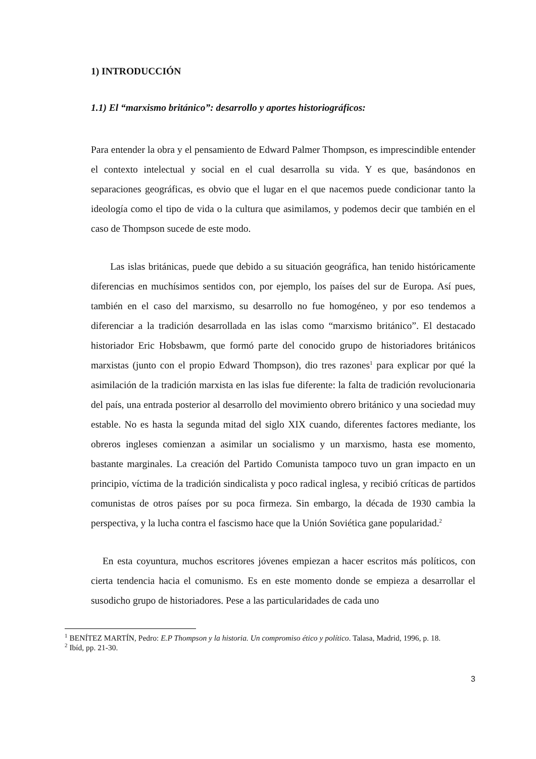1) INTRODUCCIÓN
1.1) El “marxismo británico”: desarrollo y aportes historiográficos:
Para entender la obra y el pensamiento de Edward Palmer Thompson, es imprescindible entender el contexto intelectual y social en el cual desarrolla su vida. Y es que, basándonos en separaciones geográficas, es obvio que el lugar en el que nacemos puede condicionar tanto la ideología como el tipo de vida o la cultura que asimilamos, y podemos decir que también en el caso de Thompson sucede de este modo.
Las islas británicas, puede que debido a su situación geográfica, han tenido históricamente diferencias en muchísimos sentidos con, por ejemplo, los países del sur de Europa. Así pues, también en el caso del marxismo, su desarrollo no fue homogéneo, y por eso tendemos a diferenciar a la tradición desarrollada en las islas como “marxismo británico”. El destacado historiador Eric Hobsbawm, que formó parte del conocido grupo de historiadores británicos marxistas (junto con el propio Edward Thompson), dio tres razones<sup>1</sup> para explicar por qué la asimilación de la tradición marxista en las islas fue diferente: la falta de tradición revolucionaria del país, una entrada posterior al desarrollo del movimiento obrero británico y una sociedad muy estable. No es hasta la segunda mitad del siglo XIX cuando, diferentes factores mediante, los obreros ingleses comienzan a asimilar un socialismo y un marxismo, hasta ese momento, bastante marginales. La creación del Partido Comunista tampoco tuvo un gran impacto en un principio, víctima de la tradición sindicalista y poco radical inglesa, y recibió críticas de partidos comunistas de otros países por su poca firmeza. Sin embargo, la década de 1930 cambia la perspectiva, y la lucha contra el fascismo hace que la Unión Soviética gane popularidad.<sup>2</sup>
En esta coyuntura, muchos escritores jóvenes empiezan a hacer escritos más políticos, con cierta tendencia hacia el comunismo. Es en este momento donde se empieza a desarrollar el susodicho grupo de historiadores. Pese a las particularidades de cada uno
<sup>1</sup> BENÍTEZ MARTÍN, Pedro: E.P Thompson y la historia. Un compromiso ético y político. Talasa, Madrid, 1996, p. 18.
<sup>2</sup> Ibíd, pp. 21-30.
3